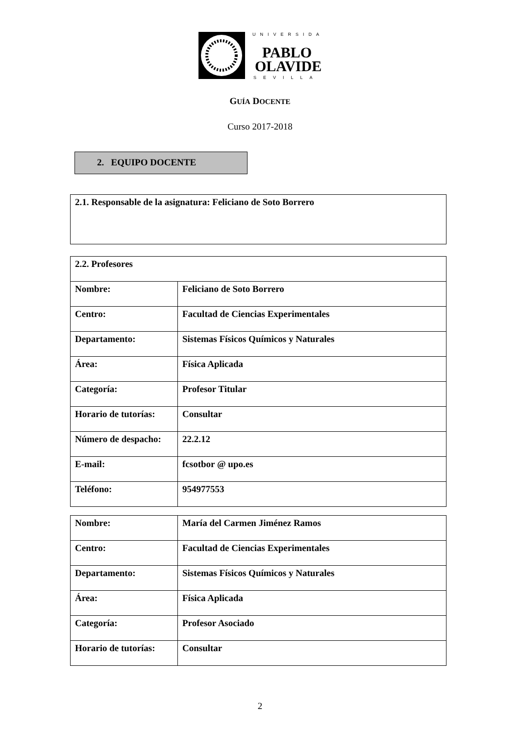UNIVERSIDAD
PABLO
OLAVIDE
SEVILLA
GUÍA DOCENTE
Curso 2017-2018
2. EQUIPO DOCENTE
| 2.1. Responsable de la asignatura: Feliciano de Soto Borrero |
| 2.2. Profesores | |
| Nombre: | Feliciano de Soto Borrero |
| Centro: | Facultad de Ciencias Experimentales |
| Departamento: | Sistemas Físicos Químicos y Naturales |
| Área: | Física Aplicada |
| Categoría: | Profesor Titular |
| Horario de tutorías: | Consultar |
| Número de despacho: | 22.2.12 |
| E-mail: | fcsotbor @ upo.es |
| Teléfono: | 954977553 |
| Nombre: | María del Carmen Jiménez Ramos |
| Centro: | Facultad de Ciencias Experimentales |
| Departamento: | Sistemas Físicos Químicos y Naturales |
| Área: | Física Aplicada |
| Categoría: | Profesor Asociado |
| Horario de tutorías: | Consultar |
2